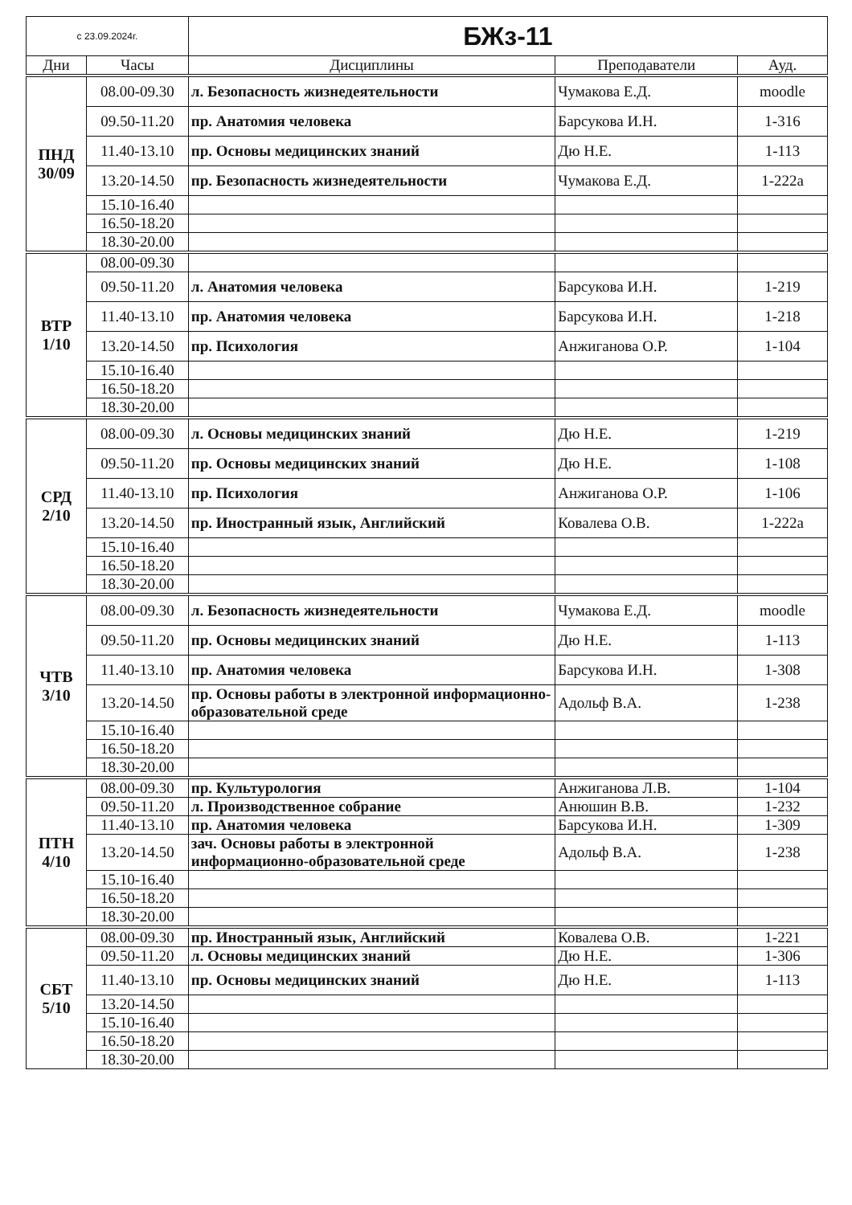| с 23.09.2024г. | | БЖз-11 | | |
| Дни | Часы | Дисциплины | Преподаватели | Ауд. |
| ПНД 30/09 | 08.00-09.30 | л. Безопасность жизнедеятельности | Чумакова Е.Д. | moodle |
| | 09.50-11.20 | пр. Анатомия человека | Барсукова И.Н. | 1-316 |
| | 11.40-13.10 | пр. Основы медицинских знаний | Дю Н.Е. | 1-113 |
| | 13.20-14.50 | пр. Безопасность жизнедеятельности | Чумакова Е.Д. | 1-222а |
| | 15.10-16.40 | | | |
| | 16.50-18.20 | | | |
| | 18.30-20.00 | | | |
| ВТР 1/10 | 08.00-09.30 | | | |
| | 09.50-11.20 | л. Анатомия человека | Барсукова И.Н. | 1-219 |
| | 11.40-13.10 | пр. Анатомия человека | Барсукова И.Н. | 1-218 |
| | 13.20-14.50 | пр. Психология | Анжиганова О.Р. | 1-104 |
| | 15.10-16.40 | | | |
| | 16.50-18.20 | | | |
| | 18.30-20.00 | | | |
| СРД 2/10 | 08.00-09.30 | л. Основы медицинских знаний | Дю Н.Е. | 1-219 |
| | 09.50-11.20 | пр. Основы медицинских знаний | Дю Н.Е. | 1-108 |
| | 11.40-13.10 | пр. Психология | Анжиганова О.Р. | 1-106 |
| | 13.20-14.50 | пр. Иностранный язык, Английский | Ковалева О.В. | 1-222а |
| | 15.10-16.40 | | | |
| | 16.50-18.20 | | | |
| | 18.30-20.00 | | | |
| ЧТВ 3/10 | 08.00-09.30 | л. Безопасность жизнедеятельности | Чумакова Е.Д. | moodle |
| | 09.50-11.20 | пр. Основы медицинских знаний | Дю Н.Е. | 1-113 |
| | 11.40-13.10 | пр. Анатомия человека | Барсукова И.Н. | 1-308 |
| | 13.20-14.50 | пр. Основы работы в электронной информационно-образовательной среде | Адольф В.А. | 1-238 |
| | 15.10-16.40 | | | |
| | 16.50-18.20 | | | |
| | 18.30-20.00 | | | |
| ПТН 4/10 | 08.00-09.30 | пр. Культурология | Анжиганова Л.В. | 1-104 |
| | 09.50-11.20 | л. Производственное собрание | Анюшин В.В. | 1-232 |
| | 11.40-13.10 | пр. Анатомия человека | Барсукова И.Н. | 1-309 |
| | 13.20-14.50 | зач. Основы работы в электронной информационно-образовательной среде | Адольф В.А. | 1-238 |
| | 15.10-16.40 | | | |
| | 16.50-18.20 | | | |
| | 18.30-20.00 | | | |
| СБТ 5/10 | 08.00-09.30 | пр. Иностранный язык, Английский | Ковалева О.В. | 1-221 |
| | 09.50-11.20 | л. Основы медицинских знаний | Дю Н.Е. | 1-306 |
| | 11.40-13.10 | пр. Основы медицинских знаний | Дю Н.Е. | 1-113 |
| | 13.20-14.50 | | | |
| | 15.10-16.40 | | | |
| | 16.50-18.20 | | | |
| | 18.30-20.00 | | | |